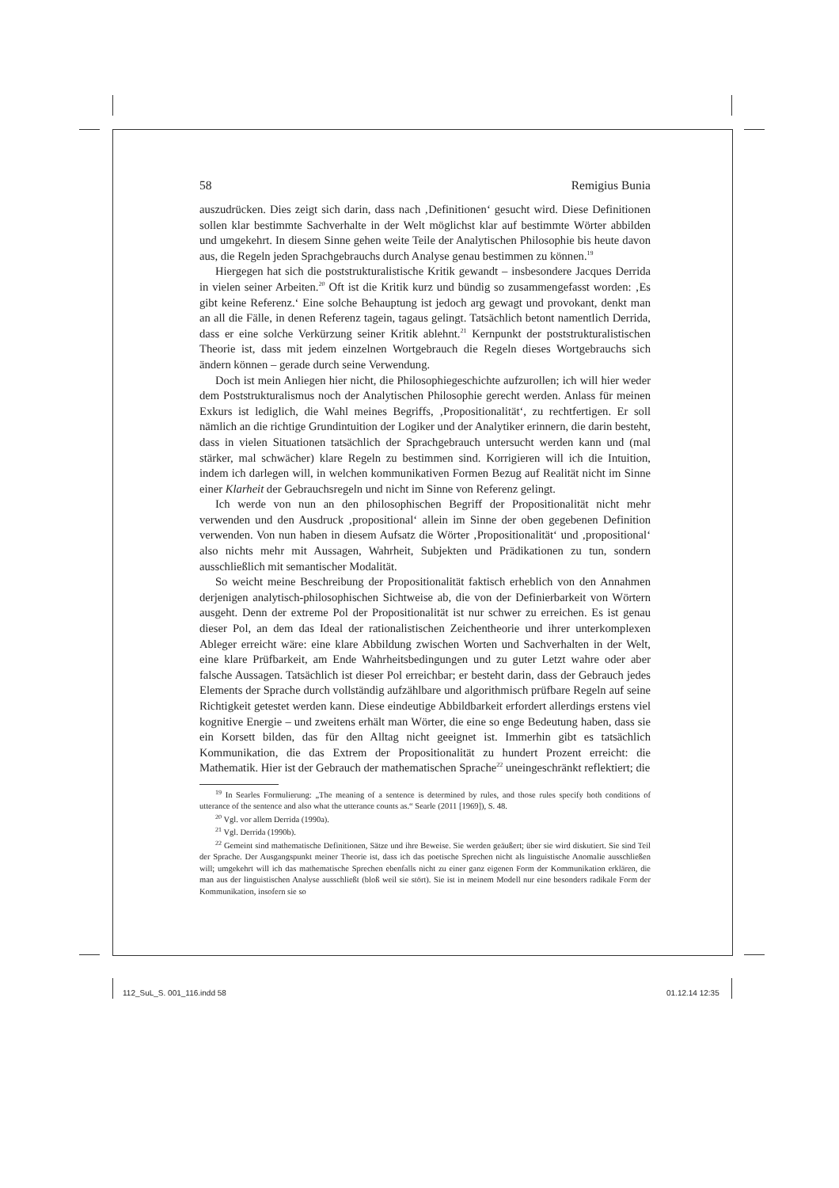58 Remigius Bunia
auszudrücken. Dies zeigt sich darin, dass nach ‚Definitionen‘ gesucht wird. Diese Definitionen sollen klar bestimmte Sachverhalte in der Welt möglichst klar auf bestimmte Wörter abbilden und umgekehrt. In diesem Sinne gehen weite Teile der Analytischen Philosophie bis heute davon aus, die Regeln jeden Sprachgebrauchs durch Analyse genau bestimmen zu können.<sup>19</sup>
Hiergegen hat sich die poststrukturalistische Kritik gewandt – insbesondere Jacques Derrida in vielen seiner Arbeiten.<sup>20</sup> Oft ist die Kritik kurz und bündig so zusammengefasst worden: ‚Es gibt keine Referenz.‘ Eine solche Behauptung ist jedoch arg gewagt und provokant, denkt man an all die Fälle, in denen Referenz tagein, tagaus gelingt. Tatsächlich betont namentlich Derrida, dass er eine solche Verkürzung seiner Kritik ablehnt.<sup>21</sup> Kernpunkt der poststrukturalistischen Theorie ist, dass mit jedem einzelnen Wortgebrauch die Regeln dieses Wortgebrauchs sich ändern können – gerade durch seine Verwendung.
Doch ist mein Anliegen hier nicht, die Philosophiegeschichte aufzurollen; ich will hier weder dem Poststrukturalismus noch der Analytischen Philosophie gerecht werden. Anlass für meinen Exkurs ist lediglich, die Wahl meines Begriffs, ‚Propositionalität‘, zu rechtfertigen. Er soll nämlich an die richtige Grundintuition der Logiker und der Analytiker erinnern, die darin besteht, dass in vielen Situationen tatsächlich der Sprachgebrauch untersucht werden kann und (mal stärker, mal schwächer) klare Regeln zu bestimmen sind. Korrigieren will ich die Intuition, indem ich darlegen will, in welchen kommunikativen Formen Bezug auf Realität nicht im Sinne einer Klarheit der Gebrauchsregeln und nicht im Sinne von Referenz gelingt.
Ich werde von nun an den philosophischen Begriff der Propositionalität nicht mehr verwenden und den Ausdruck ‚propositional‘ allein im Sinne der oben gegebenen Definition verwenden. Von nun haben in diesem Aufsatz die Wörter ‚Propositionalität‘ und ‚propositional‘ also nichts mehr mit Aussagen, Wahrheit, Subjekten und Prädikationen zu tun, sondern ausschließlich mit semantischer Modalität.
So weicht meine Beschreibung der Propositionalität faktisch erheblich von den Annahmen derjenigen analytisch-philosophischen Sichtweise ab, die von der Definierbarkeit von Wörtern ausgeht. Denn der extreme Pol der Propositionalität ist nur schwer zu erreichen. Es ist genau dieser Pol, an dem das Ideal der rationalistischen Zeichentheorie und ihrer unterkomplexen Ableger erreicht wäre: eine klare Abbildung zwischen Worten und Sachverhalten in der Welt, eine klare Prüfbarkeit, am Ende Wahrheitsbedingungen und zu guter Letzt wahre oder aber falsche Aussagen. Tatsächlich ist dieser Pol erreichbar; er besteht darin, dass der Gebrauch jedes Elements der Sprache durch vollständig aufzählbare und algorithmisch prüfbare Regeln auf seine Richtigkeit getestet werden kann. Diese eindeutige Abbildbarkeit erfordert allerdings erstens viel kognitive Energie – und zweitens erhält man Wörter, die eine so enge Bedeutung haben, dass sie ein Korsett bilden, das für den Alltag nicht geeignet ist. Immerhin gibt es tatsächlich Kommunikation, die das Extrem der Propositionalität zu hundert Prozent erreicht: die Mathematik. Hier ist der Gebrauch der mathematischen Sprache<sup>22</sup> uneingeschränkt reflektiert; die
<sup>19</sup> In Searles Formulierung: „The meaning of a sentence is determined by rules, and those rules specify both conditions of utterance of the sentence and also what the utterance counts as.“ Searle (2011 [1969]), S. 48.
<sup>20</sup> Vgl. vor allem Derrida (1990a).
<sup>21</sup> Vgl. Derrida (1990b).
<sup>22</sup> Gemeint sind mathematische Definitionen, Sätze und ihre Beweise. Sie werden geäußert; über sie wird diskutiert. Sie sind Teil der Sprache. Der Ausgangspunkt meiner Theorie ist, dass ich das poetische Sprechen nicht als linguistische Anomalie ausschließen will; umgekehrt will ich das mathematische Sprechen ebenfalls nicht zu einer ganz eigenen Form der Kommunikation erklären, die man aus der linguistischen Analyse ausschließt (bloß weil sie stört). Sie ist in meinem Modell nur eine besonders radikale Form der Kommunikation, insofern sie so
112_SuL_S. 001_116.indd 58 01.12.14 12:35